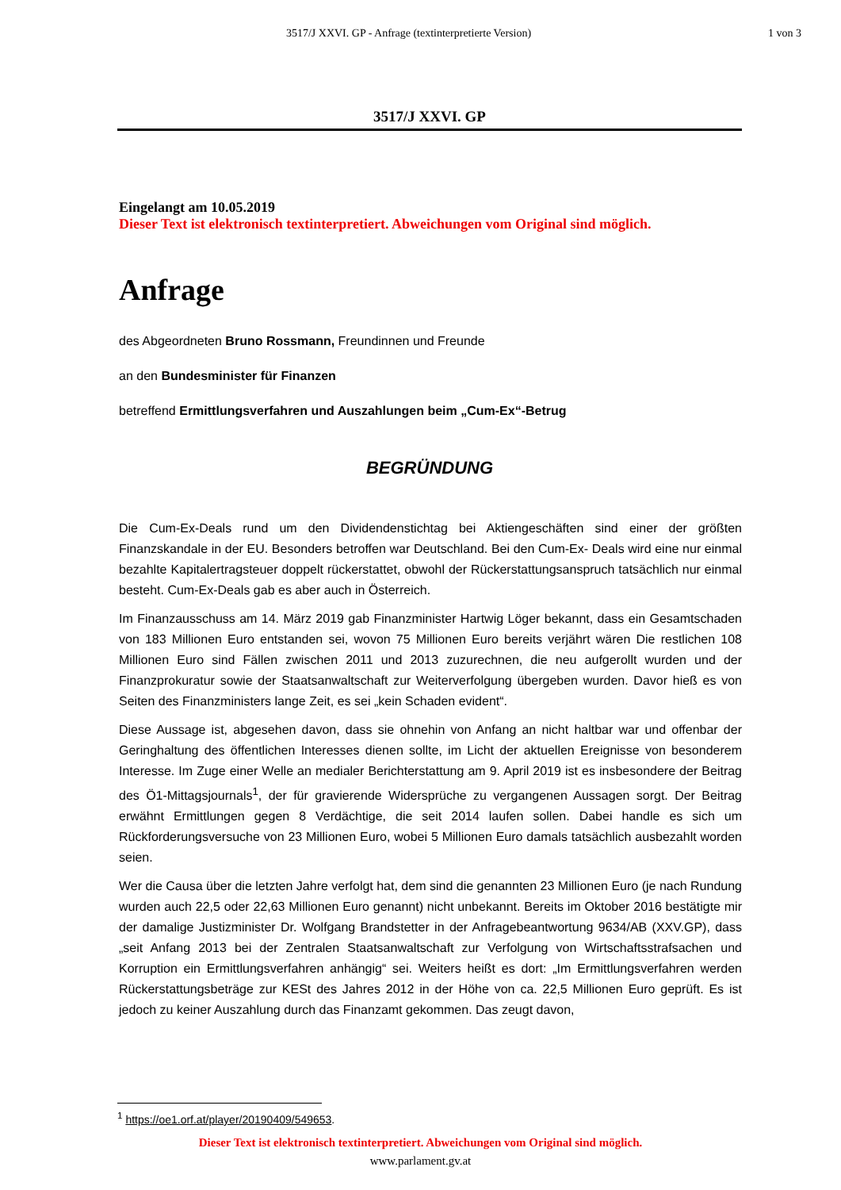3517/J XXVI. GP - Anfrage (textinterpretierte Version)
1 von 3
3517/J XXVI. GP
Eingelangt am 10.05.2019
Dieser Text ist elektronisch textinterpretiert. Abweichungen vom Original sind möglich.
Anfrage
des Abgeordneten Bruno Rossmann, Freundinnen und Freunde
an den Bundesminister für Finanzen
betreffend Ermittlungsverfahren und Auszahlungen beim „Cum-Ex“-Betrug
BEGRÜNDUNG
Die Cum-Ex-Deals rund um den Dividendenstichtag bei Aktiengeschäften sind einer der größten Finanzskandale in der EU. Besonders betroffen war Deutschland. Bei den Cum-Ex- Deals wird eine nur einmal bezahlte Kapitalertragsteuer doppelt rückerstattet, obwohl der Rückerstattungsanspruch tatsächlich nur einmal besteht. Cum-Ex-Deals gab es aber auch in Österreich.
Im Finanzausschuss am 14. März 2019 gab Finanzminister Hartwig Löger bekannt, dass ein Gesamtschaden von 183 Millionen Euro entstanden sei, wovon 75 Millionen Euro bereits verjährt wären Die restlichen 108 Millionen Euro sind Fällen zwischen 2011 und 2013 zuzurechnen, die neu aufgerollt wurden und der Finanzprokuratur sowie der Staatsanwaltschaft zur Weiterverfolgung übergeben wurden. Davor hieß es von Seiten des Finanzministers lange Zeit, es sei „kein Schaden evident“.
Diese Aussage ist, abgesehen davon, dass sie ohnehin von Anfang an nicht haltbar war und offenbar der Geringhaltung des öffentlichen Interesses dienen sollte, im Licht der aktuellen Ereignisse von besonderem Interesse. Im Zuge einer Welle an medialer Berichterstattung am 9. April 2019 ist es insbesondere der Beitrag des Ö1-Mittagsjournals<sup>1</sup>, der für gravierende Widersprüche zu vergangenen Aussagen sorgt. Der Beitrag erwähnt Ermittlungen gegen 8 Verdächtige, die seit 2014 laufen sollen. Dabei handle es sich um Rückforderungsversuche von 23 Millionen Euro, wobei 5 Millionen Euro damals tatsächlich ausbezahlt worden seien.
Wer die Causa über die letzten Jahre verfolgt hat, dem sind die genannten 23 Millionen Euro (je nach Rundung wurden auch 22,5 oder 22,63 Millionen Euro genannt) nicht unbekannt. Bereits im Oktober 2016 bestätigte mir der damalige Justizminister Dr. Wolfgang Brandstetter in der Anfragebeantwortung 9634/AB (XXV.GP), dass „seit Anfang 2013 bei der Zentralen Staatsanwaltschaft zur Verfolgung von Wirtschaftsstrafsachen und Korruption ein Ermittlungsverfahren anhängig“ sei. Weiters heißt es dort: „Im Ermittlungsverfahren werden Rückerstattungsbeträge zur KESt des Jahres 2012 in der Höhe von ca. 22,5 Millionen Euro geprüft. Es ist jedoch zu keiner Auszahlung durch das Finanzamt gekommen. Das zeugt davon,
<sup>1</sup> https://oe1.orf.at/player/20190409/549653.
Dieser Text ist elektronisch textinterpretiert. Abweichungen vom Original sind möglich.
www.parlament.gv.at